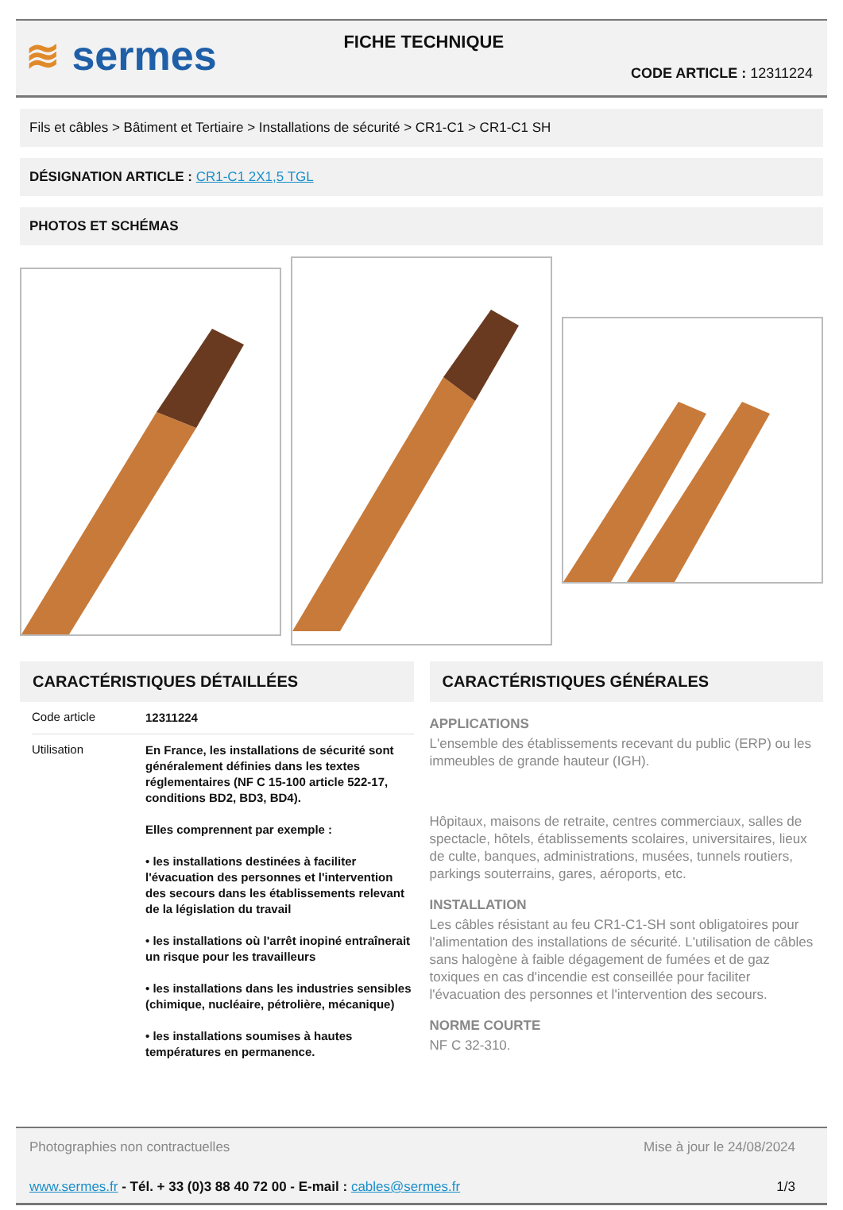≋ sermes
FICHE TECHNIQUE
CODE ARTICLE : 12311224
Fils et câbles > Bâtiment et Tertiaire > Installations de sécurité > CR1-C1 > CR1-C1 SH
DÉSIGNATION ARTICLE : CR1-C1 2X1,5 TGL
PHOTOS ET SCHÉMAS
CARACTÉRISTIQUES DÉTAILLÉES
| Code article | 12311224 |
| Utilisation | En France, les installations de sécurité sont généralement définies dans les textes réglementaires (NF C 15-100 article 522-17, conditions BD2, BD3, BD4). Elles comprennent par exemple : • les installations destinées à faciliter l'évacuation des personnes et l'intervention des secours dans les établissements relevant de la législation du travail • les installations où l'arrêt inopiné entraînerait un risque pour les travailleurs • les installations dans les industries sensibles (chimique, nucléaire, pétrolière, mécanique) • les installations soumises à hautes températures en permanence. |
CARACTÉRISTIQUES GÉNÉRALES
APPLICATIONS
L'ensemble des établissements recevant du public (ERP) ou les immeubles de grande hauteur (IGH).
Hôpitaux, maisons de retraite, centres commerciaux, salles de spectacle, hôtels, établissements scolaires, universitaires, lieux de culte, banques, administrations, musées, tunnels routiers, parkings souterrains, gares, aéroports, etc.
INSTALLATION
Les câbles résistant au feu CR1-C1-SH sont obligatoires pour l'alimentation des installations de sécurité. L'utilisation de câbles sans halogène à faible dégagement de fumées et de gaz toxiques en cas d'incendie est conseillée pour faciliter l'évacuation des personnes et l'intervention des secours.
NORME COURTE
NF C 32-310.
Photographies non contractuelles Mise à jour le 24/08/2024
www.sermes.fr - Tél. + 33 (0)3 88 40 72 00 - E-mail : cables@sermes.fr 1/3